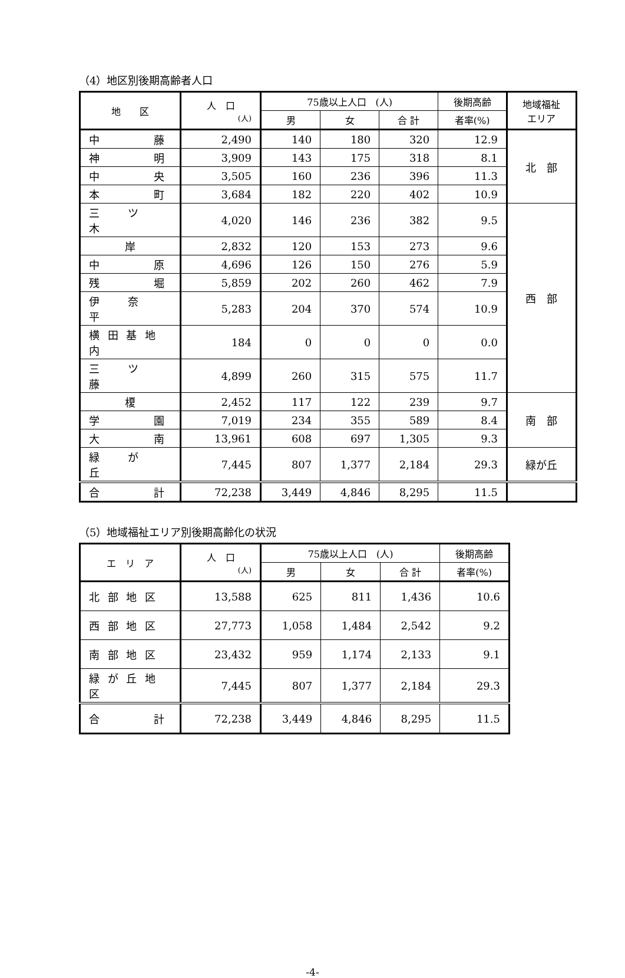（4）地区別後期高齢者人口
| 地 区 | 人 口 (人) | 75歳以上人口 (人) | | | 後期高齢 | 地域福祉 エリア |
| --- | --- | --- | --- | --- | --- | --- |
| | | 男 | 女 | 合 計 | 者率(%) | |
| 中 藤 | 2,490 | 140 | 180 | 320 | 12.9 | 北 部 |
| 神 明 | 3,909 | 143 | 175 | 318 | 8.1 | |
| 中 央 | 3,505 | 160 | 236 | 396 | 11.3 | |
| 本 町 | 3,684 | 182 | 220 | 402 | 10.9 | |
| 三 ツ 木 | 4,020 | 146 | 236 | 382 | 9.5 | 西 部 |
| 岸 | 2,832 | 120 | 153 | 273 | 9.6 | |
| 中 原 | 4,696 | 126 | 150 | 276 | 5.9 | |
| 残 堀 | 5,859 | 202 | 260 | 462 | 7.9 | |
| 伊 奈 平 | 5,283 | 204 | 370 | 574 | 10.9 | |
| 横 田 基 地 内 | 184 | 0 | 0 | 0 | 0.0 | |
| 三 ツ 藤 | 4,899 | 260 | 315 | 575 | 11.7 | |
| 榎 | 2,452 | 117 | 122 | 239 | 9.7 | 南 部 |
| 学 園 | 7,019 | 234 | 355 | 589 | 8.4 | |
| 大 南 | 13,961 | 608 | 697 | 1,305 | 9.3 | |
| 緑 が 丘 | 7,445 | 807 | 1,377 | 2,184 | 29.3 | 緑が丘 |
| 合 計 | 72,238 | 3,449 | 4,846 | 8,295 | 11.5 | |
（5）地域福祉エリア別後期高齢化の状況
| エ リ ア | 人 口 (人) | 75歳以上人口 (人) | | | 後期高齢 |
| --- | --- | --- | --- | --- | --- |
| | | 男 | 女 | 合 計 | 者率(%) |
| 北 部 地 区 | 13,588 | 625 | 811 | 1,436 | 10.6 |
| 西 部 地 区 | 27,773 | 1,058 | 1,484 | 2,542 | 9.2 |
| 南 部 地 区 | 23,432 | 959 | 1,174 | 2,133 | 9.1 |
| 緑 が 丘 地 区 | 7,445 | 807 | 1,377 | 2,184 | 29.3 |
| 合 計 | 72,238 | 3,449 | 4,846 | 8,295 | 11.5 |
-4-